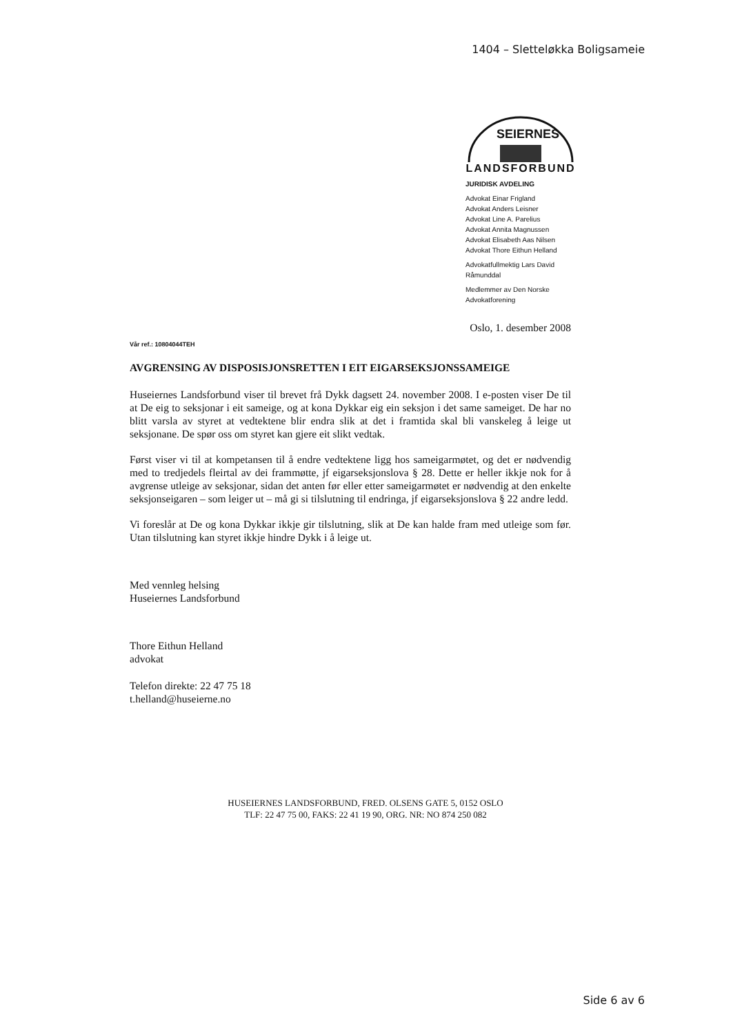1404 – Sletteløkka Boligsameie
SEIERNES
LANDSFORBUND
JURIDISK AVDELING
Advokat Einar Frigland
Advokat Anders Leisner
Advokat Line A. Parelius
Advokat Annita Magnussen
Advokat Elisabeth Aas Nilsen
Advokat Thore Eithun Helland
Advokatfullmektig Lars David Råmunddal
Medlemmer av Den Norske Advokatforening
Oslo, 1. desember 2008
Vår ref.: 10804044TEH
AVGRENSING AV DISPOSISJONSRETTEN I EIT EIGARSEKSJONSSAMEIGE
Huseiernes Landsforbund viser til brevet frå Dykk dagsett 24. november 2008. I e-posten viser De til at De eig to seksjonar i eit sameige, og at kona Dykkar eig ein seksjon i det same sameiget. De har no blitt varsla av styret at vedtektene blir endra slik at det i framtida skal bli vanskeleg å leige ut seksjonane. De spør oss om styret kan gjere eit slikt vedtak.
Først viser vi til at kompetansen til å endre vedtektene ligg hos sameigarmøtet, og det er nødvendig med to tredjedels fleirtal av dei frammøtte, jf eigarseksjonslova § 28. Dette er heller ikkje nok for å avgrense utleige av seksjonar, sidan det anten før eller etter sameigarmøtet er nødvendig at den enkelte seksjonseigaren – som leiger ut – må gi si tilslutning til endringa, jf eigarseksjonslova § 22 andre ledd.
Vi foreslår at De og kona Dykkar ikkje gir tilslutning, slik at De kan halde fram med utleige som før. Utan tilslutning kan styret ikkje hindre Dykk i å leige ut.
Med vennleg helsing
Huseiernes Landsforbund
Thore Eithun Helland
advokat
Telefon direkte: 22 47 75 18
t.helland@huseierne.no
HUSEIERNES LANDSFORBUND, FRED. OLSENS GATE 5, 0152 OSLO
TLF: 22 47 75 00, FAKS: 22 41 19 90, ORG. NR: NO 874 250 082
Side 6 av 6